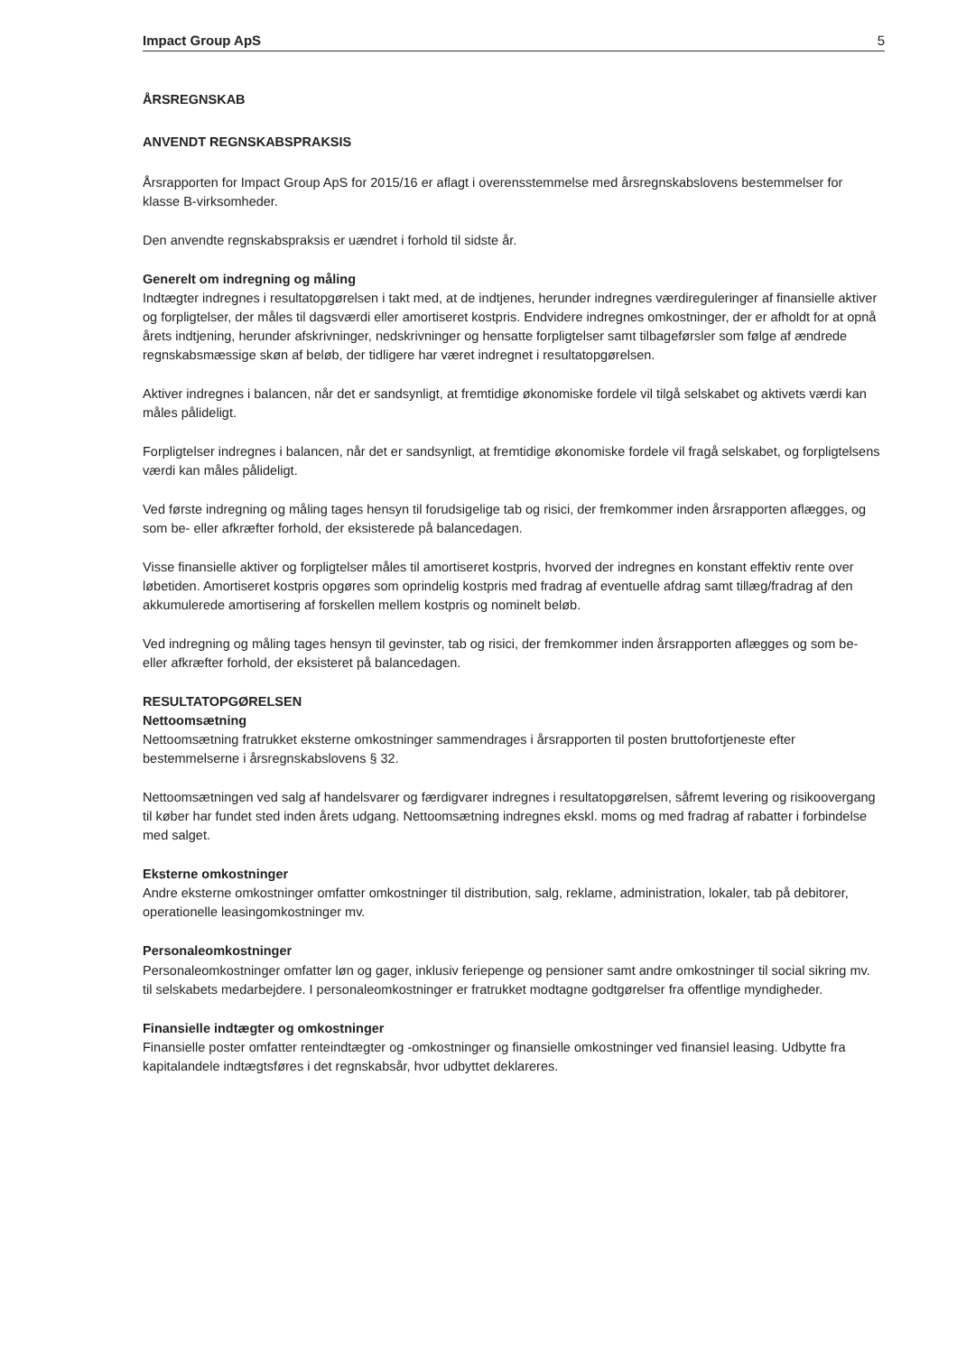Impact Group ApS 5
ÅRSREGNSKAB
ANVENDT REGNSKABSPRAKSIS
Årsrapporten for Impact Group ApS for 2015/16 er aflagt i overensstemmelse med årsregnskabslovens bestemmelser for klasse B-virksomheder.
Den anvendte regnskabspraksis er uændret i forhold til sidste år.
Generelt om indregning og måling
Indtægter indregnes i resultatopgørelsen i takt med, at de indtjenes, herunder indregnes værdireguleringer af finansielle aktiver og forpligtelser, der måles til dagsværdi eller amortiseret kostpris. Endvidere indregnes omkostninger, der er afholdt for at opnå årets indtjening, herunder afskrivninger, nedskrivninger og hensatte forpligtelser samt tilbageførsler som følge af ændrede regnskabsmæssige skøn af beløb, der tidligere har været indregnet i resultatopgørelsen.
Aktiver indregnes i balancen, når det er sandsynligt, at fremtidige økonomiske fordele vil tilgå selskabet og aktivets værdi kan måles pålideligt.
Forpligtelser indregnes i balancen, når det er sandsynligt, at fremtidige økonomiske fordele vil fragå selskabet, og forpligtelsens værdi kan måles pålideligt.
Ved første indregning og måling tages hensyn til forudsigelige tab og risici, der fremkommer inden årsrapporten aflægges, og som be- eller afkræfter forhold, der eksisterede på balancedagen.
Visse finansielle aktiver og forpligtelser måles til amortiseret kostpris, hvorved der indregnes en konstant effektiv rente over løbetiden. Amortiseret kostpris opgøres som oprindelig kostpris med fradrag af eventuelle afdrag samt tillæg/fradrag af den akkumulerede amortisering af forskellen mellem kostpris og nominelt beløb.
Ved indregning og måling tages hensyn til gevinster, tab og risici, der fremkommer inden årsrapporten aflægges og som be- eller afkræfter forhold, der eksisteret på balancedagen.
RESULTATOPGØRELSEN
Nettoomsætning
Nettoomsætning fratrukket eksterne omkostninger sammendrages i årsrapporten til posten bruttofortjeneste efter bestemmelserne i årsregnskabslovens § 32.
Nettoomsætningen ved salg af handelsvarer og færdigvarer indregnes i resultatopgørelsen, såfremt levering og risikoovergang til køber har fundet sted inden årets udgang. Nettoomsætning indregnes ekskl. moms og med fradrag af rabatter i forbindelse med salget.
Eksterne omkostninger
Andre eksterne omkostninger omfatter omkostninger til distribution, salg, reklame, administration, lokaler, tab på debitorer, operationelle leasingomkostninger mv.
Personaleomkostninger
Personaleomkostninger omfatter løn og gager, inklusiv feriepenge og pensioner samt andre omkostninger til social sikring mv. til selskabets medarbejdere. I personaleomkostninger er fratrukket modtagne godtgørelser fra offentlige myndigheder.
Finansielle indtægter og omkostninger
Finansielle poster omfatter renteindtægter og -omkostninger og finansielle omkostninger ved finansiel leasing. Udbytte fra kapitalandele indtægtsføres i det regnskabsår, hvor udbyttet deklareres.